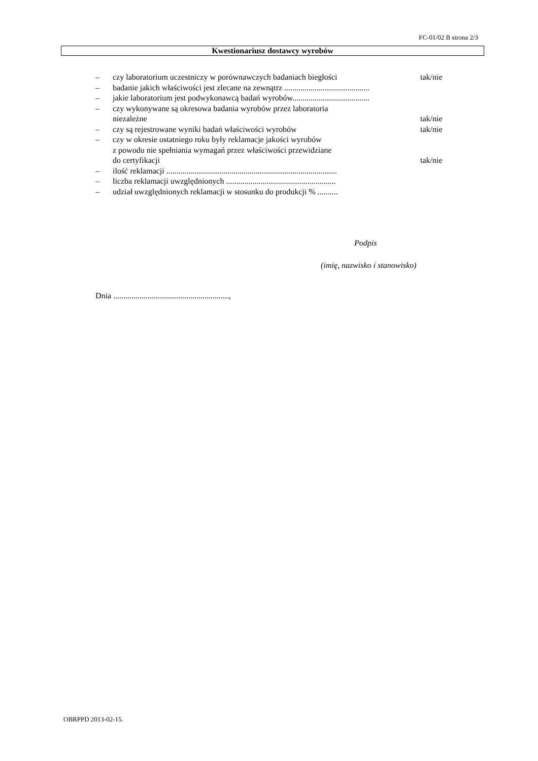FC-01/02 B strona 2/3
Kwestionariusz dostawcy wyrobów
– czy laboratorium uczestniczy w porównawczych badaniach biegłości tak/nie
– badanie jakich właściwości jest zlecane na zewnątrz ..........................................
– jakie laboratorium jest podwykonawcą badań wyrobów......................................
– czy wykonywane są okresowa badania wyrobów przez laboratoria
niezależne
tak/nie
– czy są rejestrowane wyniki badań właściwości wyrobów tak/nie
– czy w okresie ostatniego roku były reklamacje jakości wyrobów
z powodu nie spełniania wymagań przez właściwości przewidziane
do certyfikacji
tak/nie
– ilość reklamacji ....................................................................................
– liczba reklamacji uwzględnionych ......................................................
– udział uwzględnionych reklamacji w stosunku do produkcji % ..........
Podpis
(imię, nazwisko i stanowisko)
Dnia .........................................................,
OBRPPD 2013-02-15.